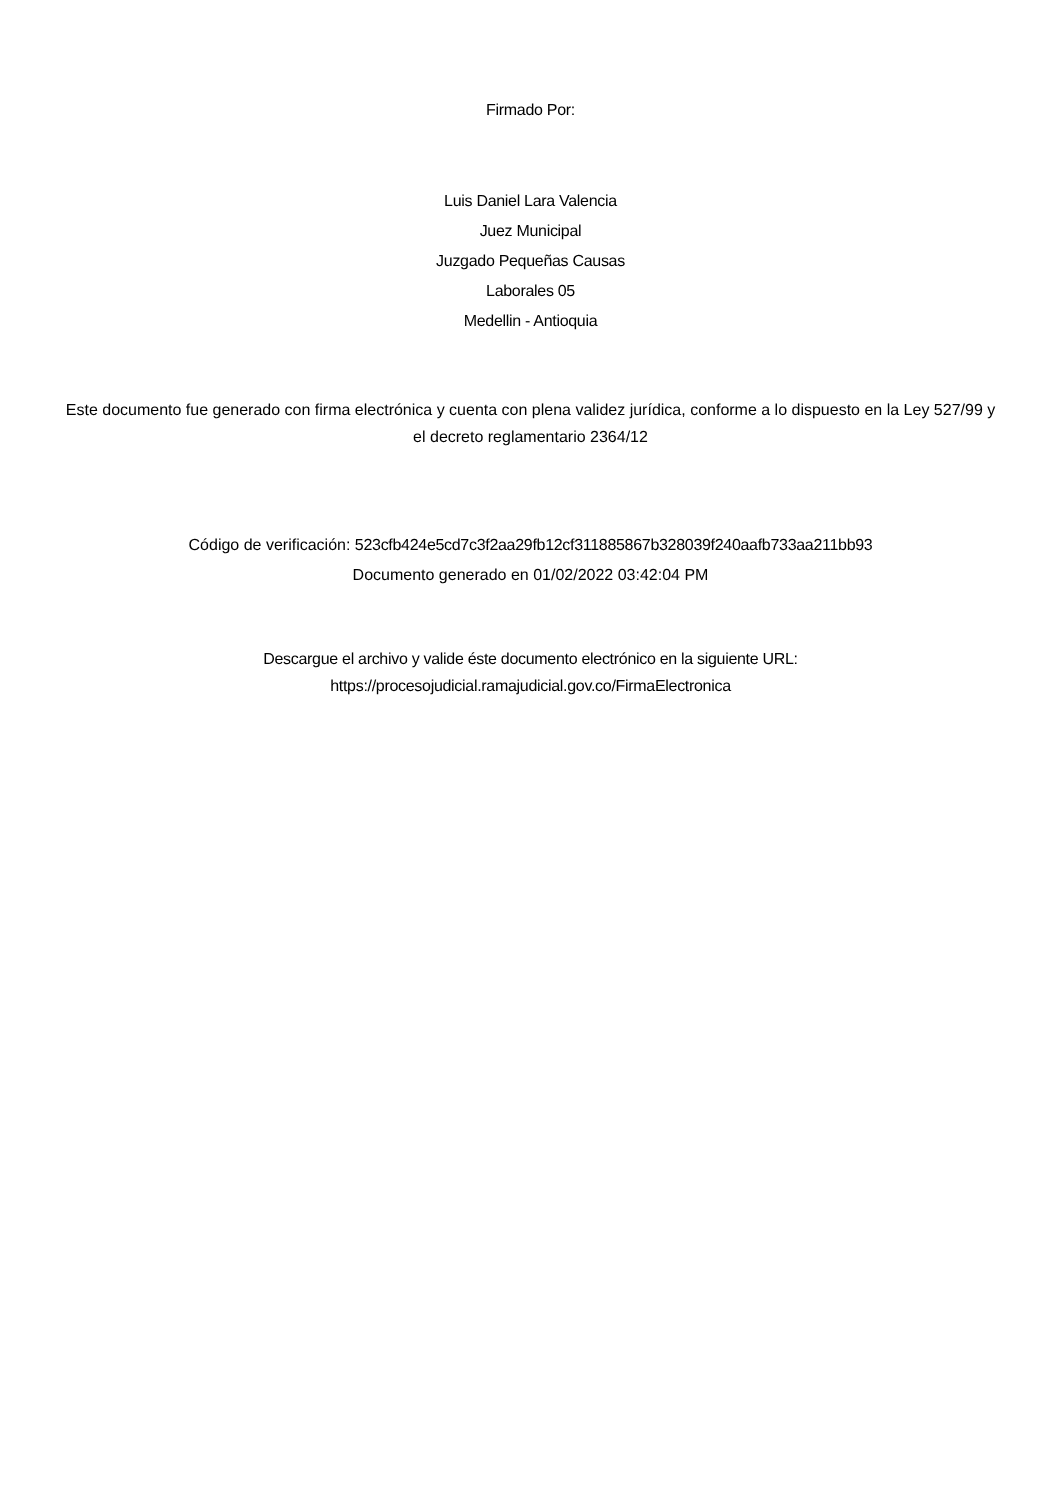Firmado Por:
Luis Daniel Lara Valencia
Juez Municipal
Juzgado Pequeñas Causas
Laborales 05
Medellin - Antioquia
Este documento fue generado con firma electrónica y cuenta con plena validez jurídica, conforme a lo dispuesto en la Ley 527/99 y el decreto reglamentario 2364/12
Código de verificación: 523cfb424e5cd7c3f2aa29fb12cf311885867b328039f240aafb733aa211bb93
Documento generado en 01/02/2022 03:42:04 PM
Descargue el archivo y valide éste documento electrónico en la siguiente URL:
https://procesojudicial.ramajudicial.gov.co/FirmaElectronica